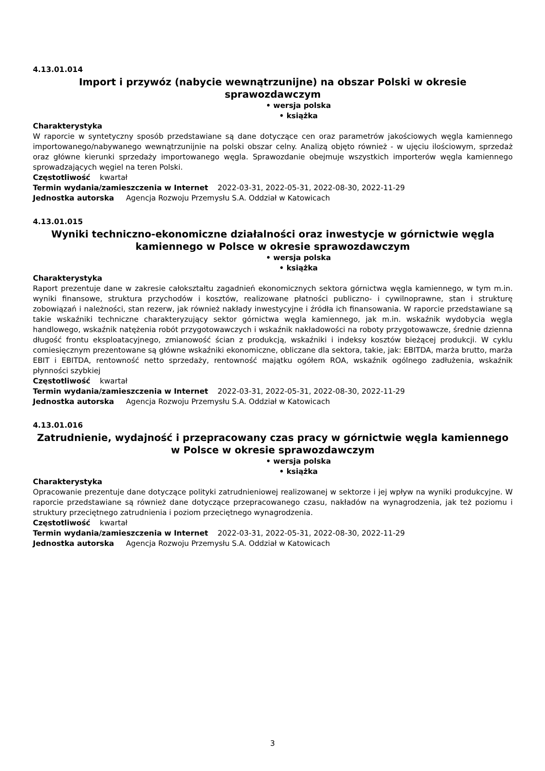4.13.01.014
Import i przywóz (nabycie wewnątrzunijne) na obszar Polski w okresie sprawozdawczym
• wersja polska
• książka
Charakterystyka
W raporcie w syntetyczny sposób przedstawiane są dane dotyczące cen oraz parametrów jakościowych węgla kamiennego importowanego/nabywanego wewnątrzunijnie na polski obszar celny. Analizą objęto również - w ujęciu ilościowym, sprzedaż oraz główne kierunki sprzedaży importowanego węgla. Sprawozdanie obejmuje wszystkich importerów węgla kamiennego sprowadzających węgiel na teren Polski.
Częstotliwość kwartał
Termin wydania/zamieszczenia w Internet 2022-03-31, 2022-05-31, 2022-08-30, 2022-11-29
Jednostka autorska Agencja Rozwoju Przemysłu S.A. Oddział w Katowicach
4.13.01.015
Wyniki techniczno-ekonomiczne działalności oraz inwestycje w górnictwie węgla kamiennego w Polsce w okresie sprawozdawczym
• wersja polska
• książka
Charakterystyka
Raport prezentuje dane w zakresie całokształtu zagadnień ekonomicznych sektora górnictwa węgla kamiennego, w tym m.in. wyniki finansowe, struktura przychodów i kosztów, realizowane płatności publiczno- i cywilnoprawne, stan i strukturę zobowiązań i należności, stan rezerw, jak również nakłady inwestycyjne i źródła ich finansowania. W raporcie przedstawiane są takie wskaźniki techniczne charakteryzujący sektor górnictwa węgla kamiennego, jak m.in. wskaźnik wydobycia węgla handlowego, wskaźnik natężenia robót przygotowawczych i wskaźnik nakładowości na roboty przygotowawcze, średnie dzienna długość frontu eksploatacyjnego, zmianowość ścian z produkcją, wskaźniki i indeksy kosztów bieżącej produkcji. W cyklu comiesięcznym prezentowane są główne wskaźniki ekonomiczne, obliczane dla sektora, takie, jak: EBITDA, marża brutto, marża EBIT i EBITDA, rentowność netto sprzedaży, rentowność majątku ogółem ROA, wskaźnik ogólnego zadłużenia, wskaźnik płynności szybkiej
Częstotliwość kwartał
Termin wydania/zamieszczenia w Internet 2022-03-31, 2022-05-31, 2022-08-30, 2022-11-29
Jednostka autorska Agencja Rozwoju Przemysłu S.A. Oddział w Katowicach
4.13.01.016
Zatrudnienie, wydajność i przepracowany czas pracy w górnictwie węgla kamiennego w Polsce w okresie sprawozdawczym
• wersja polska
• książka
Charakterystyka
Opracowanie prezentuje dane dotyczące polityki zatrudnieniowej realizowanej w sektorze i jej wpływ na wyniki produkcyjne. W raporcie przedstawiane są również dane dotyczące przepracowanego czasu, nakładów na wynagrodzenia, jak też poziomu i struktury przeciętnego zatrudnienia i poziom przeciętnego wynagrodzenia.
Częstotliwość kwartał
Termin wydania/zamieszczenia w Internet 2022-03-31, 2022-05-31, 2022-08-30, 2022-11-29
Jednostka autorska Agencja Rozwoju Przemysłu S.A. Oddział w Katowicach
3